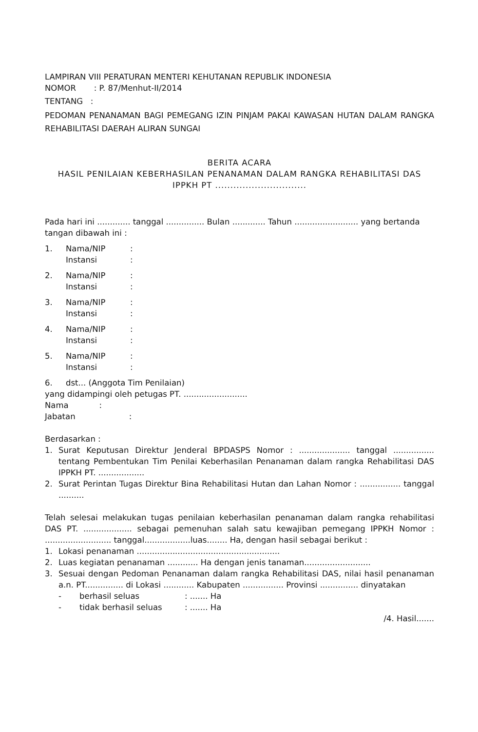LAMPIRAN VIII PERATURAN MENTERI KEHUTANAN REPUBLIK INDONESIA
NOMOR : P. 87/Menhut-II/2014
TENTANG :
PEDOMAN PENANAMAN BAGI PEMEGANG IZIN PINJAM PAKAI KAWASAN HUTAN DALAM RANGKA REHABILITASI DAERAH ALIRAN SUNGAI
BERITA ACARA
HASIL PENILAIAN KEBERHASILAN PENANAMAN DALAM RANGKA REHABILITASI DAS
IPPKH PT ..............................
Pada hari ini ............. tanggal ............... Bulan ............. Tahun ......................... yang bertanda tangan dibawah ini :
1. Nama/NIP:
Instansi:
2. Nama/NIP:
Instansi:
3. Nama/NIP:
Instansi:
4. Nama/NIP:
Instansi:
5. Nama/NIP:
Instansi:
6. dst... (Anggota Tim Penilaian)
yang didampingi oleh petugas PT. .........................
Nama :
Jabatan :
Berdasarkan :
1. Surat Keputusan Direktur Jenderal BPDASPS Nomor : .................... tanggal ................ tentang Pembentukan Tim Penilai Keberhasilan Penanaman dalam rangka Rehabilitasi DAS IPPKH PT. ..................
2. Surat Perintan Tugas Direktur Bina Rehabilitasi Hutan dan Lahan Nomor : ................ tanggal ..........
Telah selesai melakukan tugas penilaian keberhasilan penanaman dalam rangka rehabilitasi DAS PT. ................... sebagai pemenuhan salah satu kewajiban pemegang IPPKH Nomor : .......................... tanggal..................luas........ Ha, dengan hasil sebagai berikut :
1. Lokasi penanaman ........................................................
2. Luas kegiatan penanaman ............ Ha dengan jenis tanaman..........................
3. Sesuai dengan Pedoman Penanaman dalam rangka Rehabilitasi DAS, nilai hasil penanaman a.n. PT............... di Lokasi ............ Kabupaten ................ Provinsi ............... dinyatakan
- berhasil seluas: ....... Ha
- tidak berhasil seluas: ....... Ha
/4. Hasil.......